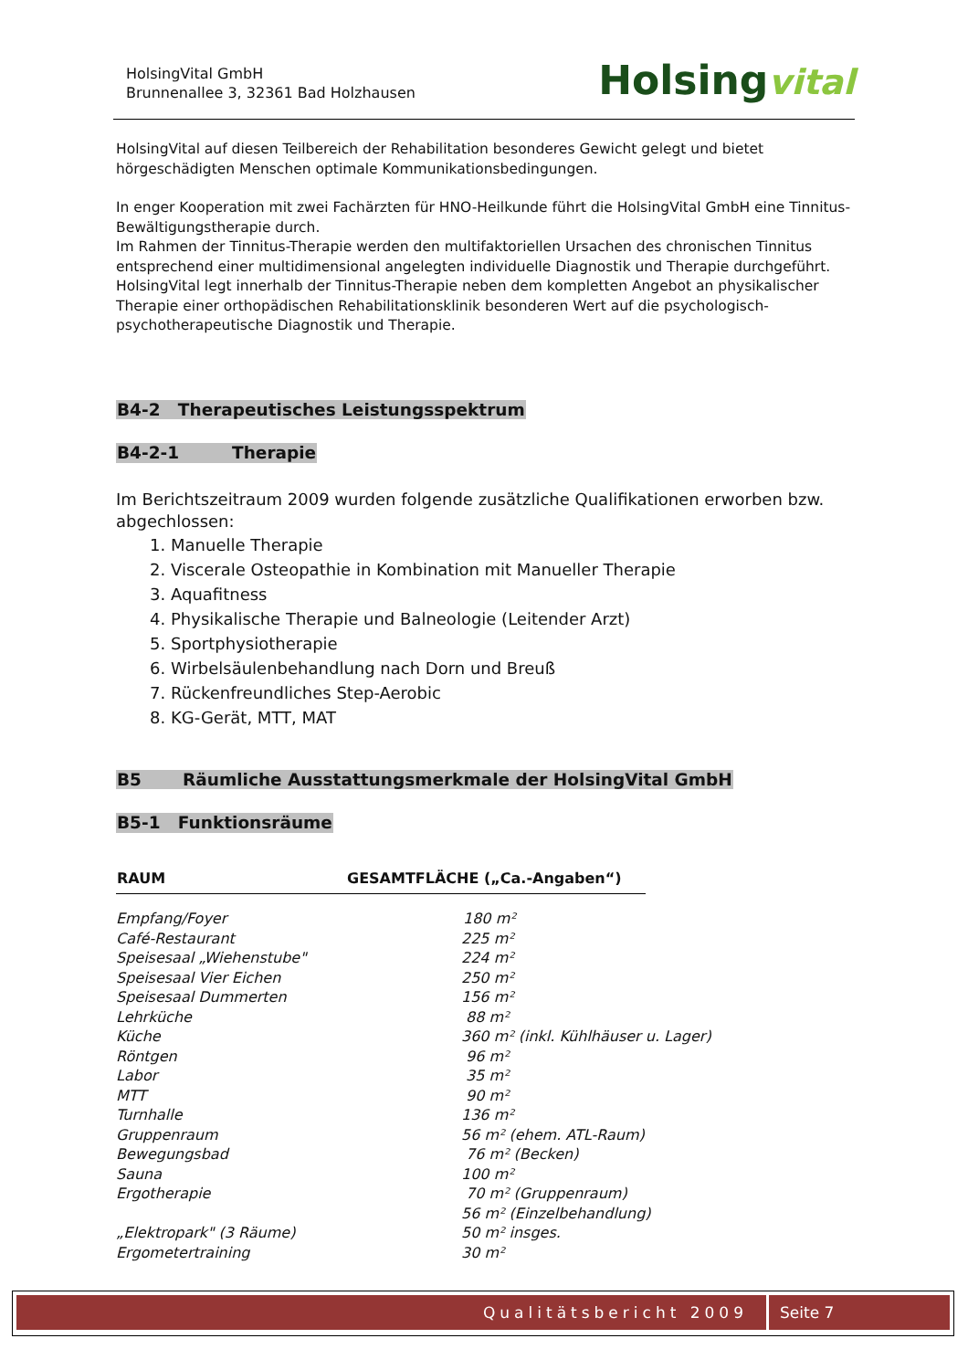HolsingVital GmbH
Brunnenallee 3, 32361 Bad Holzhausen
Holsingvital
HolsingVital auf diesen Teilbereich der Rehabilitation besonderes Gewicht gelegt und bietet hörgeschädigten Menschen optimale Kommunikationsbedingungen.
In enger Kooperation mit zwei Fachärzten für HNO-Heilkunde führt die HolsingVital GmbH eine Tinnitus-Bewältigungstherapie durch.
Im Rahmen der Tinnitus-Therapie werden den multifaktoriellen Ursachen des chronischen Tinnitus entsprechend einer multidimensional angelegten individuelle Diagnostik und Therapie durchgeführt. HolsingVital legt innerhalb der Tinnitus-Therapie neben dem kompletten Angebot an physikalischer Therapie einer orthopädischen Rehabilitationsklinik besonderen Wert auf die psychologisch-psychotherapeutische Diagnostik und Therapie.
B4-2 Therapeutisches Leistungsspektrum
B4-2-1 Therapie
Im Berichtszeitraum 2009 wurden folgende zusätzliche Qualifikationen erworben bzw. abgechlossen:
1. Manuelle Therapie
2. Viscerale Osteopathie in Kombination mit Manueller Therapie
3. Aquafitness
4. Physikalische Therapie und Balneologie (Leitender Arzt)
5. Sportphysiotherapie
6. Wirbelsäulenbehandlung nach Dorn und Breuß
7. Rückenfreundliches Step-Aerobic
8. KG-Gerät, MTT, MAT
B5 Räumliche Ausstattungsmerkmale der HolsingVital GmbH
B5-1 Funktionsräume
| RAUM | GESAMTFLÄCHE („Ca.-Angaben“) |
| --- | --- |
| Empfang/Foyer | 180 m² |
| Café-Restaurant | 225 m² |
| Speisesaal „Wiehenstube" | 224 m² |
| Speisesaal Vier Eichen | 250 m² |
| Speisesaal Dummerten | 156 m² |
| Lehrküche | 88 m² |
| Küche | 360 m² (inkl. Kühlhäuser u. Lager) |
| Röntgen | 96 m² |
| Labor | 35 m² |
| MTT | 90 m² |
| Turnhalle | 136 m² |
| Gruppenraum | 56 m² (ehem. ATL-Raum) |
| Bewegungsbad | 76 m² (Becken) |
| Sauna | 100 m² |
| Ergotherapie | 70 m² (Gruppenraum) |
| | 56 m² (Einzelbehandlung) |
| „Elektropark" (3 Räume) | 50 m² insges. |
| Ergometertraining | 30 m² |
Qualitätsbericht 2009 Seite 7